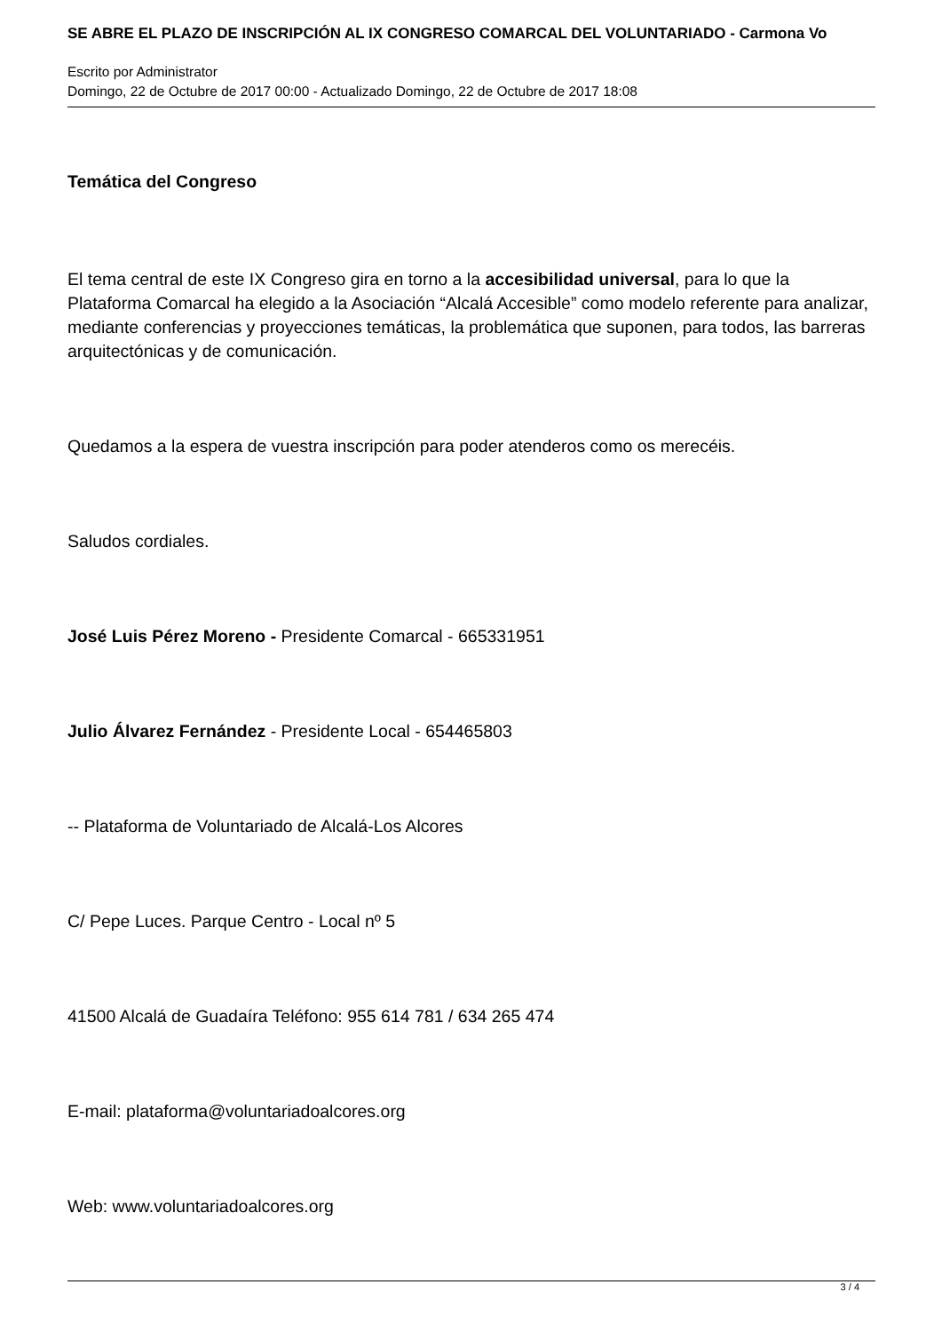SE ABRE EL PLAZO DE INSCRIPCIÓN AL IX CONGRESO COMARCAL DEL VOLUNTARIADO - Carmona Vo
Escrito por Administrator
Domingo, 22 de Octubre de 2017 00:00 - Actualizado Domingo, 22 de Octubre de 2017 18:08
Temática del Congreso
El tema central de este IX Congreso gira en torno a la accesibilidad universal, para lo que la Plataforma Comarcal ha elegido a la Asociación “Alcalá Accesible” como modelo referente para analizar, mediante conferencias y proyecciones temáticas, la problemática que suponen, para todos, las barreras arquitectónicas y de comunicación.
Quedamos a la espera de vuestra inscripción para poder atenderos como os merecéis.
Saludos cordiales.
José Luis Pérez Moreno - Presidente Comarcal - 665331951
Julio Álvarez Fernández - Presidente Local - 654465803
-- Plataforma de Voluntariado de Alcalá-Los Alcores
C/ Pepe Luces. Parque Centro - Local nº 5
41500 Alcalá de Guadaíra Teléfono: 955 614 781 / 634 265 474
E-mail: plataforma@voluntariadoalcores.org
Web: www.voluntariadoalcores.org
3 / 4